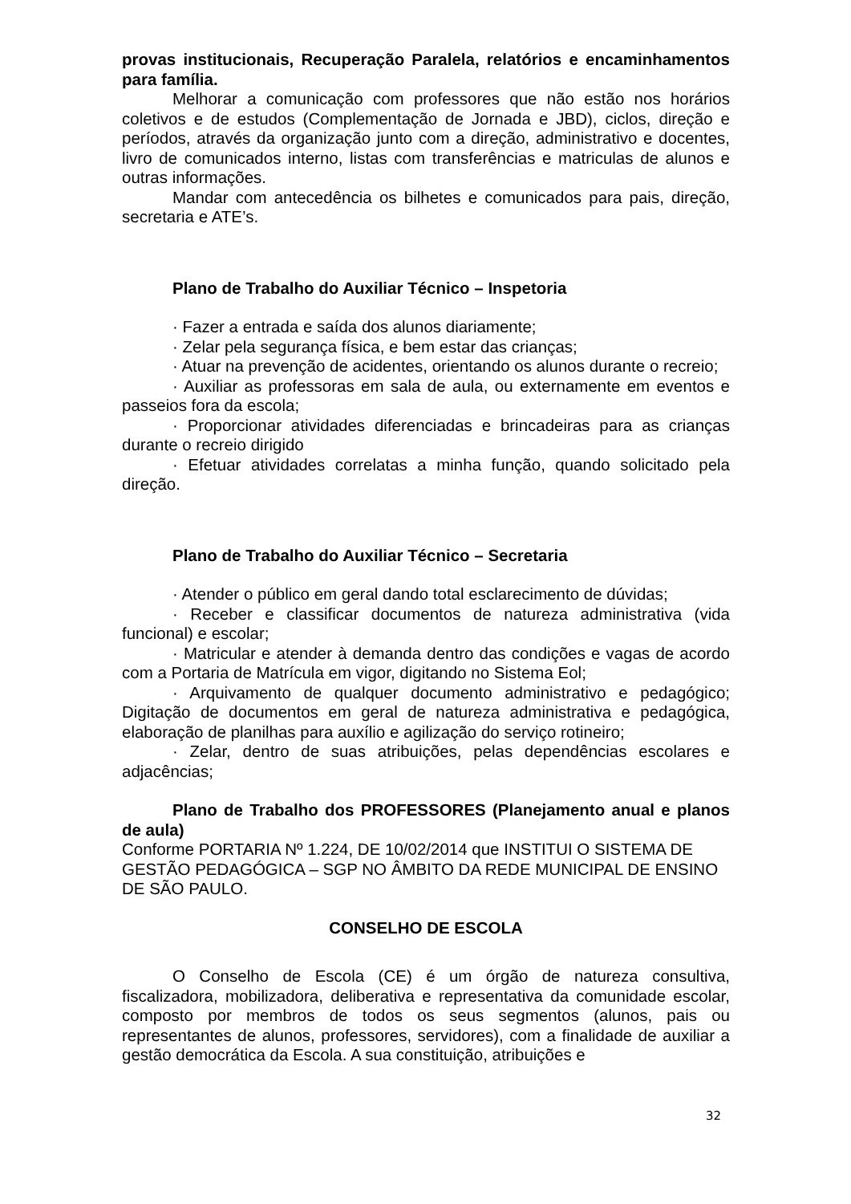provas institucionais, Recuperação Paralela, relatórios e encaminhamentos para família.
Melhorar a comunicação com professores que não estão nos horários coletivos e de estudos (Complementação de Jornada e JBD), ciclos, direção e períodos, através da organização junto com a direção, administrativo e docentes, livro de comunicados interno, listas com transferências e matriculas de alunos e outras informações.
Mandar com antecedência os bilhetes e comunicados para pais, direção, secretaria e ATE’s.
Plano de Trabalho do Auxiliar Técnico – Inspetoria
· Fazer a entrada e saída dos alunos diariamente;
· Zelar pela segurança física, e bem estar das crianças;
· Atuar na prevenção de acidentes, orientando os alunos durante o recreio;
· Auxiliar as professoras em sala de aula, ou externamente em eventos e passeios fora da escola;
· Proporcionar atividades diferenciadas e brincadeiras para as crianças durante o recreio dirigido
· Efetuar atividades correlatas a minha função, quando solicitado pela direção.
Plano de Trabalho do Auxiliar Técnico – Secretaria
· Atender o público em geral dando total esclarecimento de dúvidas;
· Receber e classificar documentos de natureza administrativa (vida funcional) e escolar;
· Matricular e atender à demanda dentro das condições e vagas de acordo com a Portaria de Matrícula em vigor, digitando no Sistema Eol;
· Arquivamento de qualquer documento administrativo e pedagógico; Digitação de documentos em geral de natureza administrativa e pedagógica, elaboração de planilhas para auxílio e agilização do serviço rotineiro;
· Zelar, dentro de suas atribuições, pelas dependências escolares e adjacências;
Plano de Trabalho dos PROFESSORES (Planejamento anual e planos de aula)
Conforme PORTARIA Nº 1.224, DE 10/02/2014 que INSTITUI O SISTEMA DE GESTÃO PEDAGÓGICA – SGP NO ÂMBITO DA REDE MUNICIPAL DE ENSINO DE SÃO PAULO.
CONSELHO DE ESCOLA
O Conselho de Escola (CE) é um órgão de natureza consultiva, fiscalizadora, mobilizadora, deliberativa e representativa da comunidade escolar, composto por membros de todos os seus segmentos (alunos, pais ou representantes de alunos, professores, servidores), com a finalidade de auxiliar a gestão democrática da Escola. A sua constituição, atribuições e
32